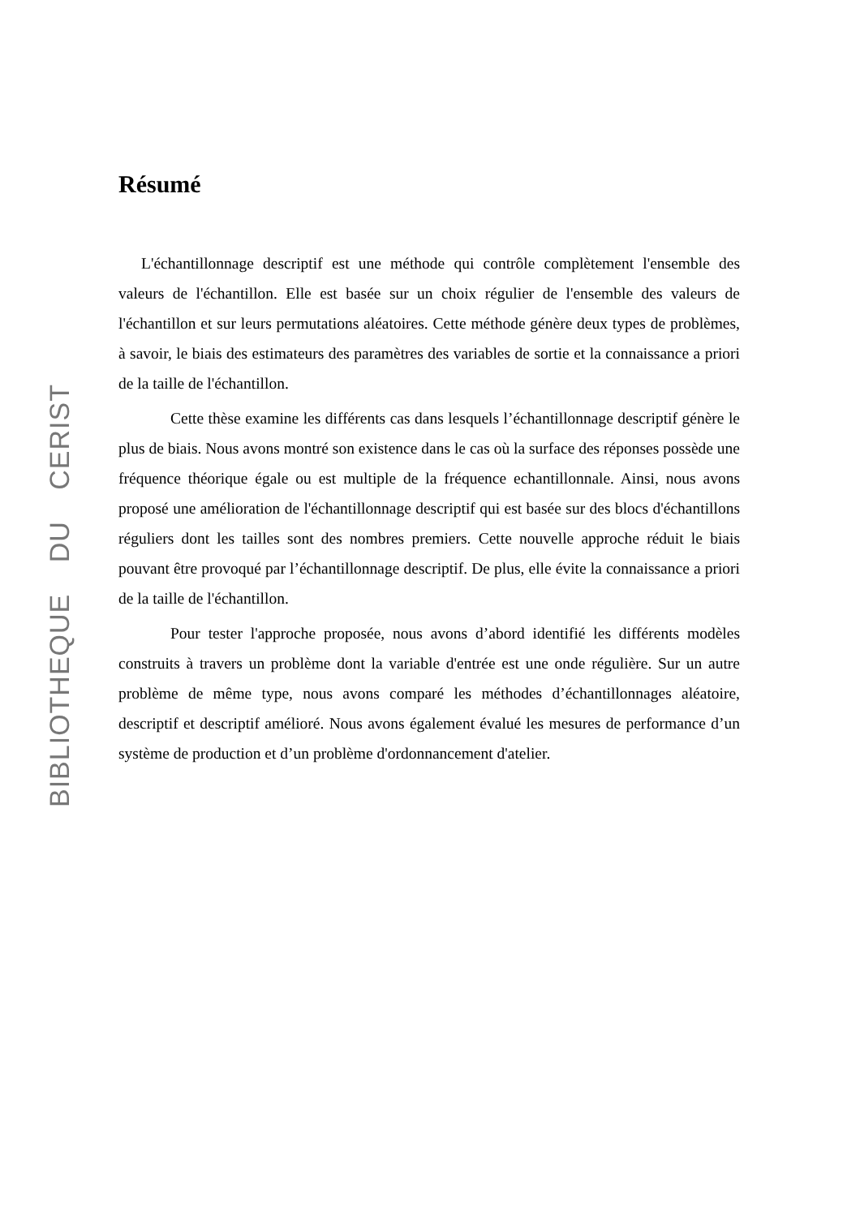BIBLIOTHEQUE DU CERIST
Résumé
L'échantillonnage descriptif est une méthode qui contrôle complètement l'ensemble des valeurs de l'échantillon. Elle est basée sur un choix régulier de l'ensemble des valeurs de l'échantillon et sur leurs permutations aléatoires. Cette méthode génère deux types de problèmes, à savoir, le biais des estimateurs des paramètres des variables de sortie et la connaissance a priori de la taille de l'échantillon.
Cette thèse examine les différents cas dans lesquels l’échantillonnage descriptif génère le plus de biais. Nous avons montré son existence dans le cas où la surface des réponses possède une fréquence théorique égale ou est multiple de la fréquence echantillonnale. Ainsi, nous avons proposé une amélioration de l'échantillonnage descriptif qui est basée sur des blocs d'échantillons réguliers dont les tailles sont des nombres premiers. Cette nouvelle approche réduit le biais pouvant être provoqué par l’échantillonnage descriptif. De plus, elle évite la connaissance a priori de la taille de l'échantillon.
Pour tester l'approche proposée, nous avons d’abord identifié les différents modèles construits à travers un problème dont la variable d'entrée est une onde régulière. Sur un autre problème de même type, nous avons comparé les méthodes d’échantillonnages aléatoire, descriptif et descriptif amélioré. Nous avons également évalué les mesures de performance d’un système de production et d’un problème d'ordonnancement d'atelier.